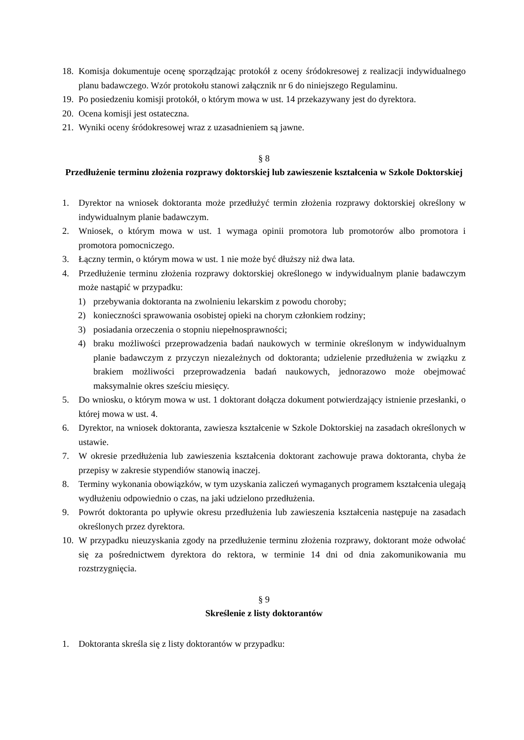18. Komisja dokumentuje ocenę sporządzając protokół z oceny śródokresowej z realizacji indywidualnego planu badawczego. Wzór protokołu stanowi załącznik nr 6 do niniejszego Regulaminu.
19. Po posiedzeniu komisji protokół, o którym mowa w ust. 14 przekazywany jest do dyrektora.
20. Ocena komisji jest ostateczna.
21. Wyniki oceny śródokresowej wraz z uzasadnieniem są jawne.
§ 8
Przedłużenie terminu złożenia rozprawy doktorskiej lub zawieszenie kształcenia w Szkole Doktorskiej
1. Dyrektor na wniosek doktoranta może przedłużyć termin złożenia rozprawy doktorskiej określony w indywidualnym planie badawczym.
2. Wniosek, o którym mowa w ust. 1 wymaga opinii promotora lub promotorów albo promotora i promotora pomocniczego.
3. Łączny termin, o którym mowa w ust. 1 nie może być dłuższy niż dwa lata.
4. Przedłużenie terminu złożenia rozprawy doktorskiej określonego w indywidualnym planie badawczym może nastąpić w przypadku:
1) przebywania doktoranta na zwolnieniu lekarskim z powodu choroby;
2) konieczności sprawowania osobistej opieki na chorym członkiem rodziny;
3) posiadania orzeczenia o stopniu niepełnosprawności;
4) braku możliwości przeprowadzenia badań naukowych w terminie określonym w indywidualnym planie badawczym z przyczyn niezależnych od doktoranta; udzielenie przedłużenia w związku z brakiem możliwości przeprowadzenia badań naukowych, jednorazowo może obejmować maksymalnie okres sześciu miesięcy.
5. Do wniosku, o którym mowa w ust. 1 doktorant dołącza dokument potwierdzający istnienie przesłanki, o której mowa w ust. 4.
6. Dyrektor, na wniosek doktoranta, zawiesza kształcenie w Szkole Doktorskiej na zasadach określonych w ustawie.
7. W okresie przedłużenia lub zawieszenia kształcenia doktorant zachowuje prawa doktoranta, chyba że przepisy w zakresie stypendiów stanowią inaczej.
8. Terminy wykonania obowiązków, w tym uzyskania zaliczeń wymaganych programem kształcenia ulegają wydłużeniu odpowiednio o czas, na jaki udzielono przedłużenia.
9. Powrót doktoranta po upływie okresu przedłużenia lub zawieszenia kształcenia następuje na zasadach określonych przez dyrektora.
10. W przypadku nieuzyskania zgody na przedłużenie terminu złożenia rozprawy, doktorant może odwołać się za pośrednictwem dyrektora do rektora, w terminie 14 dni od dnia zakomunikowania mu rozstrzygnięcia.
§ 9
Skreślenie z listy doktorantów
1. Doktoranta skreśla się z listy doktorantów w przypadku: